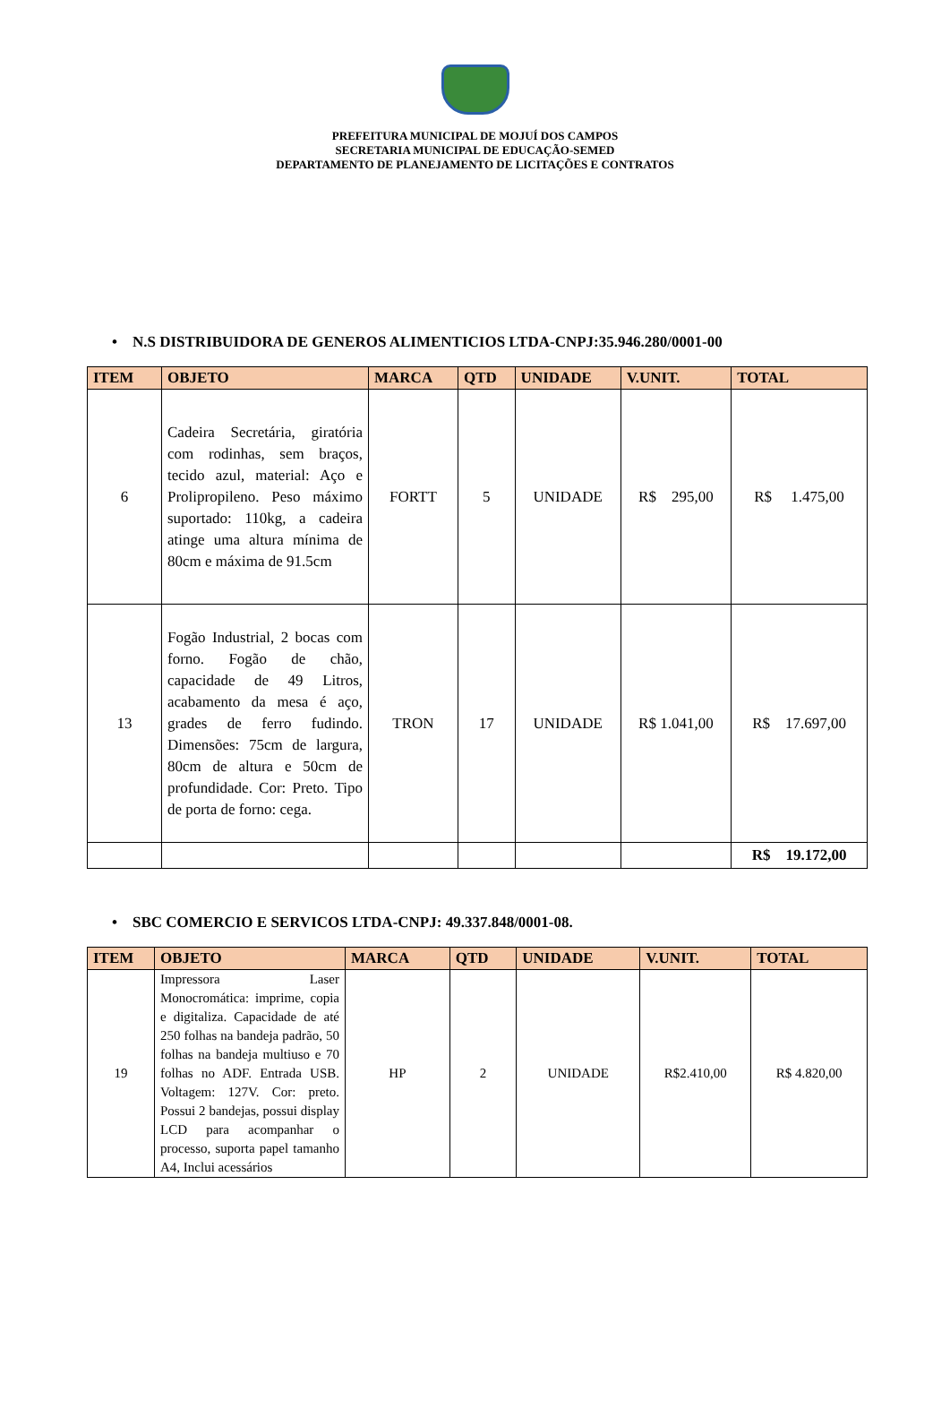PREFEITURA MUNICIPAL DE MOJUÍ DOS CAMPOS
SECRETARIA MUNICIPAL DE EDUCAÇÃO-SEMED
DEPARTAMENTO DE PLANEJAMENTO DE LICITAÇÕES E CONTRATOS
• N.S DISTRIBUIDORA DE GENEROS ALIMENTICIOS LTDA-CNPJ:35.946.280/0001-00
| ITEM | OBJETO | MARCA | QTD | UNIDADE | V.UNIT. | TOTAL |
| --- | --- | --- | --- | --- | --- | --- |
| 6 | Cadeira Secretária, giratória com rodinhas, sem braços, tecido azul, material: Aço e Prolipropileno. Peso máximo suportado: 110kg, a cadeira atinge uma altura mínima de 80cm e máxima de 91.5cm | FORTT | 5 | UNIDADE | R$ 295,00 | R$ 1.475,00 |
| 13 | Fogão Industrial, 2 bocas com forno. Fogão de chão, capacidade de 49 Litros, acabamento da mesa é aço, grades de ferro fudindo. Dimensões: 75cm de largura, 80cm de altura e 50cm de profundidade. Cor: Preto. Tipo de porta de forno: cega. | TRON | 17 | UNIDADE | R$ 1.041,00 | R$ 17.697,00 |
| | | | | | | R$ 19.172,00 |
• SBC COMERCIO E SERVICOS LTDA-CNPJ: 49.337.848/0001-08.
| ITEM | OBJETO | MARCA | QTD | UNIDADE | V.UNIT. | TOTAL |
| --- | --- | --- | --- | --- | --- | --- |
| 19 | Impressora Laser Monocromática: imprime, copia e digitaliza. Capacidade de até 250 folhas na bandeja padrão, 50 folhas na bandeja multiuso e 70 folhas no ADF. Entrada USB. Voltagem: 127V. Cor: preto. Possui 2 bandejas, possui display LCD para acompanhar o processo, suporta papel tamanho A4, Inclui acessários | HP | 2 | UNIDADE | R$2.410,00 | R$ 4.820,00 |